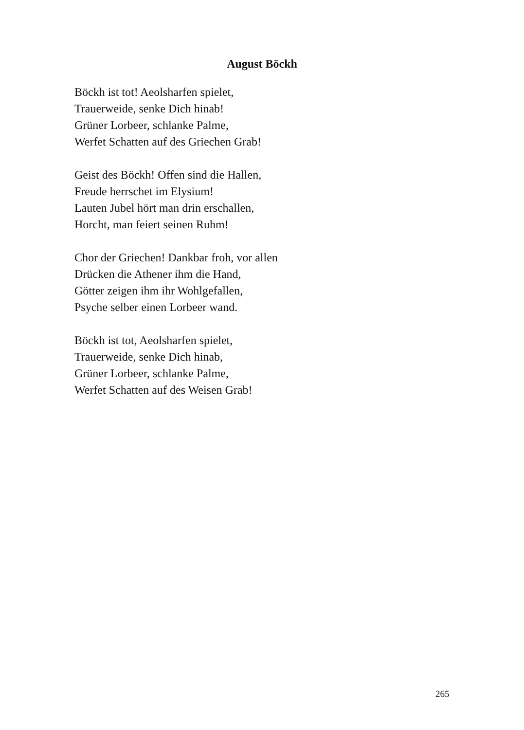August Böckh
Böckh ist tot! Aeolsharfen spielet,
Trauerweide, senke Dich hinab!
Grüner Lorbeer, schlanke Palme,
Werfet Schatten auf des Griechen Grab!
Geist des Böckh! Offen sind die Hallen,
Freude herrschet im Elysium!
Lauten Jubel hört man drin erschallen,
Horcht, man feiert seinen Ruhm!
Chor der Griechen! Dankbar froh, vor allen
Drücken die Athener ihm die Hand,
Götter zeigen ihm ihr Wohlgefallen,
Psyche selber einen Lorbeer wand.
Böckh ist tot, Aeolsharfen spielet,
Trauerweide, senke Dich hinab,
Grüner Lorbeer, schlanke Palme,
Werfet Schatten auf des Weisen Grab!
265